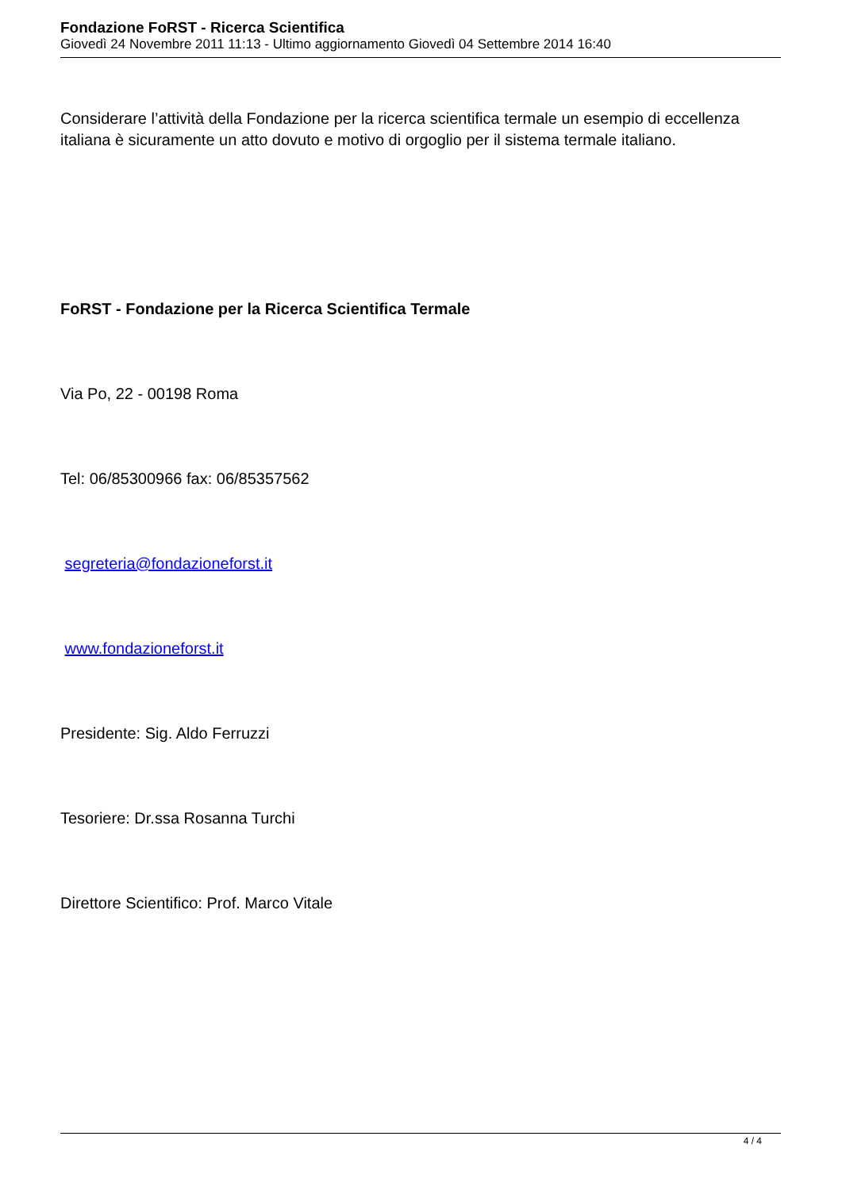Fondazione FoRST - Ricerca Scientifica
Giovedì 24 Novembre 2011 11:13 - Ultimo aggiornamento Giovedì 04 Settembre 2014 16:40
Considerare l’attività della Fondazione per la ricerca scientifica termale un esempio di eccellenza italiana è sicuramente un atto dovuto e motivo di orgoglio per il sistema termale italiano.
FoRST - Fondazione per la Ricerca Scientifica Termale
Via Po, 22 - 00198 Roma
Tel: 06/85300966 fax: 06/85357562
segreteria@fondazioneforst.it
www.fondazioneforst.it
Presidente: Sig. Aldo Ferruzzi
Tesoriere: Dr.ssa Rosanna Turchi
Direttore Scientifico: Prof. Marco Vitale
4 / 4